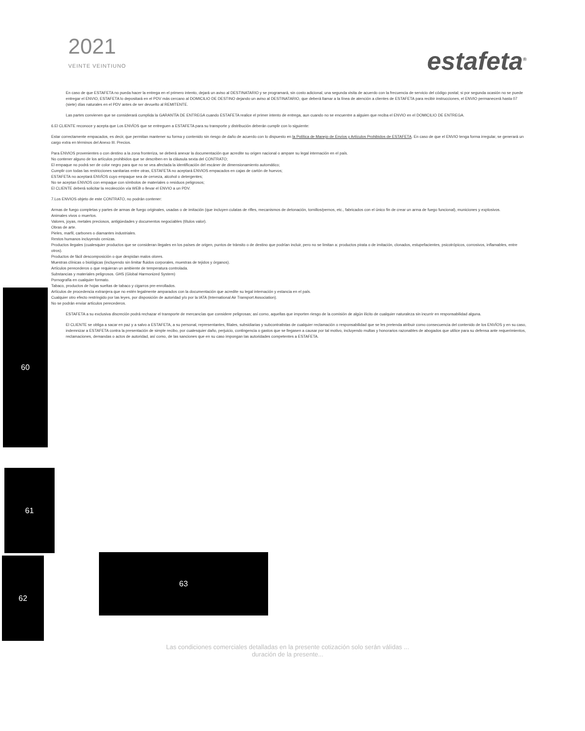2021
VEINTE VEINTIUNO
estafeta<sup>®</sup>
En caso de que ESTAFETA no pueda hacer la entrega en el primero intento, dejará un aviso al DESTINATARIO y se programará, sin costo adicional, una segunda visita de acuerdo con la frecuencia de servicio del código postal; si por segunda ocasión no se puede entregar el ENVIO, ESTAFETA lo depositará en el PDV más cercano al DOMICILIO DE DESTINO dejando un aviso al DESTINATARIO, que deberá llamar a la línea de atención a clientes de ESTAFETA para recibir instrucciones, el ENVIO permanecerá hasta 07 (siete) días naturales en el PDV antes de ser devuelto al REMITENTE.
Las partes convienen que se considerará cumplida la GARANTÍA DE ENTREGA cuando ESTAFETA realice el primer intento de entrega, aun cuando no se encuentre a alguien que reciba el ENVIO en el DOMICILIO DE ENTREGA.
6.El CLIENTE reconoce y acepta que Los ENVÍOS que se entreguen a ESTAFETA para su transporte y distribución deberán cumplir con lo siguiente:
Estar correctamente empacados, es decir, que permitan mantener su forma y contenido sin riesgo de daño de acuerdo con lo dispuesto en la Política de Manejo de Envíos y Artículos Prohibidos de ESTAFETA. En caso de que el ENVIO tenga forma irregular, se generará un cargo extra en términos del Anexo III. Precios.
Para ENVIOS provenientes o con destino a la zona fronteriza, se deberá anexar la documentación que acredite su origen nacional o ampare su legal internación en el país.
No contener alguno de los artículos prohibidos que se describen en la cláusula sexta del CONTRATO;
El empaque no podrá ser de color negro para que no se vea afectada la identificación del escáner de dimensionamiento automático;
Cumplir con todas las restricciones sanitarias entre otras, ESTAFETA no aceptará ENVIOS empacados en cajas de cartón de huevos;
ESTAFETA no aceptará ENVÍOS cuyo empaque sea de cerveza, alcohol o detergentes;
No se aceptan ENVIOS con empaque con símbolos de materiales o residuos peligrosos;
El CLIENTE deberá solicitar la recolección vía WEB o llevar el ENVIO a un PDV.
7.Los ENVIOS objeto de este CONTRATO, no podrán contener:
Armas de fuego completas y partes de armas de fuego originales, usadas o de imitación (que incluyen culatas de rifles, mecanismos de detonación, tornillos/pernos, etc., fabricados con el único fin de crear un arma de fuego funcional), municiones y explosivos.
Animales vivos o muertos.
Valores, joyas, metales preciosos, antigüedades y documentos negociables (títulos valor).
Obras de arte.
Pieles, marfil, carbones o diamantes industriales.
Restos humanos incluyendo cenizas.
Productos ilegales (cualesquier productos que se consideran ilegales en los países de origen, puntos de tránsito o de destino que podrían incluir, pero no se limitan a: productos pirata o de imitación, clonados, estupefacientes, psicotrópicos, corrosivos, inflamables, entre otros).
Productos de fácil descomposición o que despidan malos olores.
Muestras clínicas o biológicas (incluyendo sin limitar fluidos corporales, muestras de tejidos y órganos).
Artículos perecederos o que requieran un ambiente de temperatura controlada.
Substancias y materiales peligrosos. GHS (Global Harmonized System)
Pornografía en cualquier formato.
Tabaco, productos de hojas sueltas de tabaco y cigarros pre-enrollados.
Artículos de procedencia extranjera que no estén legalmente amparados con la documentación que acredite su legal internación y estancia en el país.
Cualquier otro efecto restringido por las leyes, por disposición de autoridad y/o por la IATA (International Air Transport Association).
No se podrán enviar artículos perecederos.
ESTAFETA a su exclusiva discreción podrá rechazar el transporte de mercancías que considere peligrosas; así como, aquellas que importen riesgo de la comisión de algún ilícito de cualquier naturaleza sin incurrir en responsabilidad alguna.
El CLIENTE se obliga a sacar en paz y a salvo a ESTAFETA, a su personal, representantes, filiales, subsidiarias y subcontratistas de cualquier reclamación o responsabilidad que se les pretenda atribuir como consecuencia del contenido de los ENVÍOS y en su caso, indemnizar a ESTAFETA contra la presentación de simple recibo, por cualesquier daño, perjuicio, contingencia o gastos que se llegasen a causar por tal motivo, incluyendo multas y honorarios razonables de abogados que utilice para su defensa ante requerimientos, reclamaciones, demandas o actos de autoridad, así como, de las sanciones que en su caso impongan las autoridades competentes a ESTAFETA.
60
61
62 63
Las condiciones comerciales detalladas en la presente cotización solo serán válidas ...
duración de la presente...